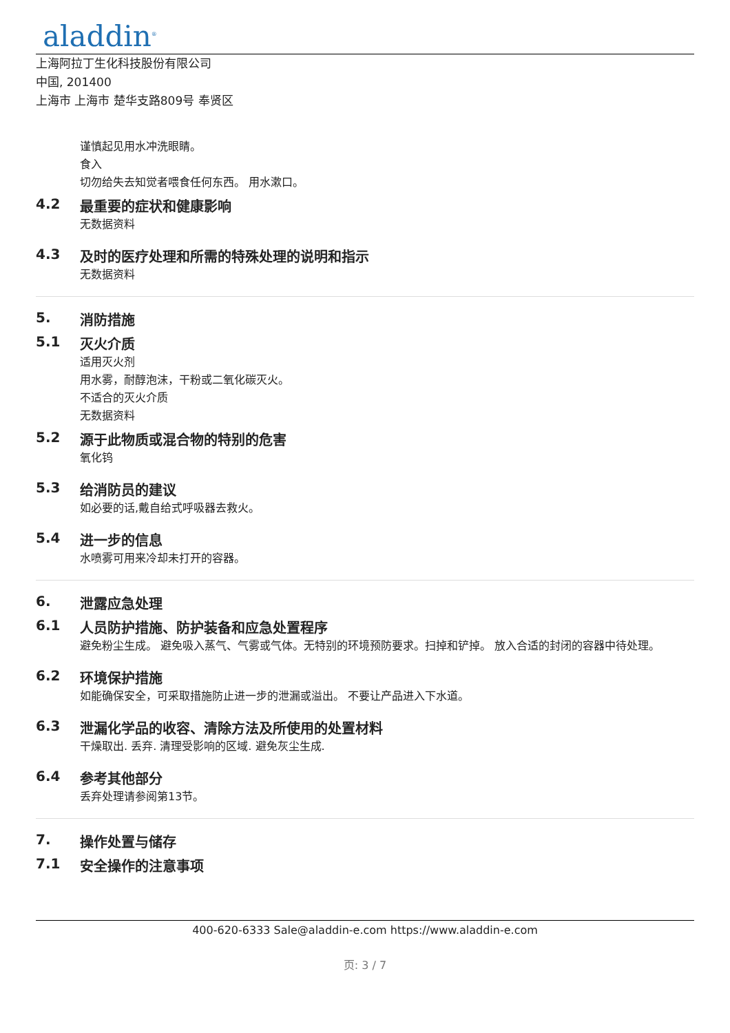aladdin<sup>®</sup>
上海阿拉丁生化科技股份有限公司
中国, 201400
上海市 上海市 楚华支路809号 奉贤区
谨慎起见用水冲洗眼睛。
食入
切勿给失去知觉者喂食任何东西。 用水漱口。
4.2 最重要的症状和健康影响
无数据资料
4.3 及时的医疗处理和所需的特殊处理的说明和指示
无数据资料
5. 消防措施
5.1 灭火介质
适用灭火剂
用水雾，耐醇泡沫，干粉或二氧化碳灭火。
不适合的灭火介质
无数据资料
5.2 源于此物质或混合物的特别的危害
氧化钨
5.3 给消防员的建议
如必要的话,戴自给式呼吸器去救火。
5.4 进一步的信息
水喷雾可用来冷却未打开的容器。
6. 泄露应急处理
6.1 人员防护措施、防护装备和应急处置程序
避免粉尘生成。 避免吸入蒸气、气雾或气体。无特别的环境预防要求。扫掉和铲掉。 放入合适的封闭的容器中待处理。
6.2 环境保护措施
如能确保安全，可采取措施防止进一步的泄漏或溢出。 不要让产品进入下水道。
6.3 泄漏化学品的收容、清除方法及所使用的处置材料
干燥取出. 丢弃. 清理受影响的区域. 避免灰尘生成.
6.4 参考其他部分
丢弃处理请参阅第13节。
7. 操作处置与储存
7.1 安全操作的注意事项
400-620-6333 Sale@aladdin-e.com https://www.aladdin-e.com
页: 3 / 7